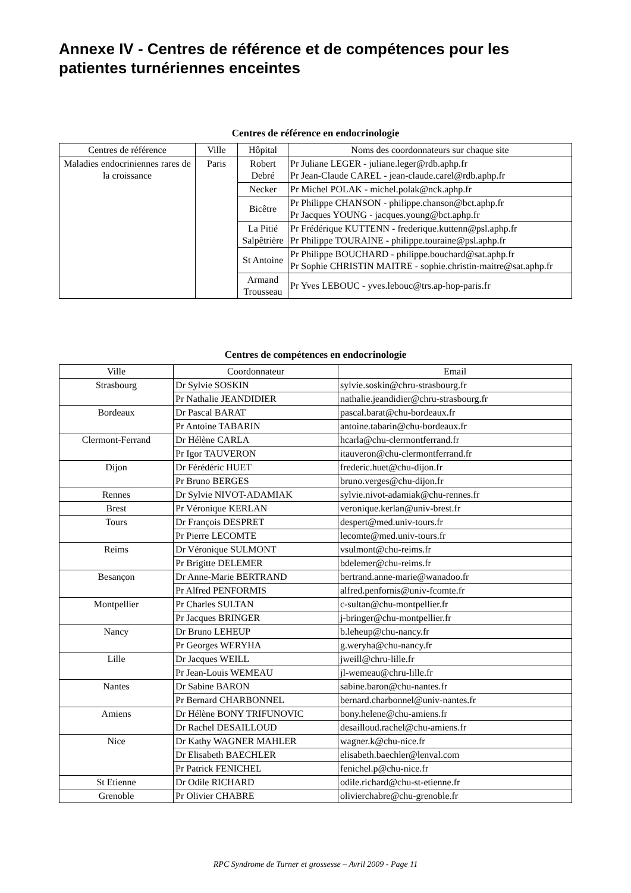Annexe IV - Centres de référence et de compétences pour les patientes turnériennes enceintes
Centres de référence en endocrinologie
| Centres de référence | Ville | Hôpital | Noms des coordonnateurs sur chaque site |
| --- | --- | --- | --- |
| Maladies endocriniennes rares de la croissance | Paris | Robert Debré | Pr Juliane LEGER - juliane.leger@rdb.aphp.fr Pr Jean-Claude CAREL - jean-claude.carel@rdb.aphp.fr |
| | | Necker | Pr Michel POLAK - michel.polak@nck.aphp.fr |
| | | Bicêtre | Pr Philippe CHANSON - philippe.chanson@bct.aphp.fr Pr Jacques YOUNG - jacques.young@bct.aphp.fr |
| | | La Pitié Salpêtrière | Pr Frédérique KUTTENN - frederique.kuttenn@psl.aphp.fr Pr Philippe TOURAINE - philippe.touraine@psl.aphp.fr |
| | | St Antoine | Pr Philippe BOUCHARD - philippe.bouchard@sat.aphp.fr Pr Sophie CHRISTIN MAITRE - sophie.christin-maitre@sat.aphp.fr |
| | | Armand Trousseau | Pr Yves LEBOUC - yves.lebouc@trs.ap-hop-paris.fr |
Centres de compétences en endocrinologie
| Ville | Coordonnateur | Email |
| --- | --- | --- |
| Strasbourg | Dr Sylvie SOSKIN | sylvie.soskin@chru-strasbourg.fr |
| | Pr Nathalie JEANDIDIER | nathalie.jeandidier@chru-strasbourg.fr |
| Bordeaux | Dr Pascal BARAT | pascal.barat@chu-bordeaux.fr |
| | Pr Antoine TABARIN | antoine.tabarin@chu-bordeaux.fr |
| Clermont-Ferrand | Dr Hélène CARLA | hcarla@chu-clermontferrand.fr |
| | Pr Igor TAUVERON | itauveron@chu-clermontferrand.fr |
| Dijon | Dr Férédéric HUET | frederic.huet@chu-dijon.fr |
| | Pr Bruno BERGES | bruno.verges@chu-dijon.fr |
| Rennes | Dr Sylvie NIVOT-ADAMIAK | sylvie.nivot-adamiak@chu-rennes.fr |
| Brest | Pr Véronique KERLAN | veronique.kerlan@univ-brest.fr |
| Tours | Dr François DESPRET | despert@med.univ-tours.fr |
| | Pr Pierre LECOMTE | lecomte@med.univ-tours.fr |
| Reims | Dr Véronique SULMONT | vsulmont@chu-reims.fr |
| | Pr Brigitte DELEMER | bdelemer@chu-reims.fr |
| Besançon | Dr Anne-Marie BERTRAND | bertrand.anne-marie@wanadoo.fr |
| | Pr Alfred PENFORMIS | alfred.penfornis@univ-fcomte.fr |
| Montpellier | Pr Charles SULTAN | c-sultan@chu-montpellier.fr |
| | Pr Jacques BRINGER | j-bringer@chu-montpellier.fr |
| Nancy | Dr Bruno LEHEUP | b.leheup@chu-nancy.fr |
| | Pr Georges WERYHA | g.weryha@chu-nancy.fr |
| Lille | Dr Jacques WEILL | jweill@chru-lille.fr |
| | Pr Jean-Louis WEMEAU | jl-wemeau@chru-lille.fr |
| Nantes | Dr Sabine BARON | sabine.baron@chu-nantes.fr |
| | Pr Bernard CHARBONNEL | bernard.charbonnel@univ-nantes.fr |
| Amiens | Dr Hélène BONY TRIFUNOVIC | bony.helene@chu-amiens.fr |
| | Dr Rachel DESAILLOUD | desailloud.rachel@chu-amiens.fr |
| Nice | Dr Kathy WAGNER MAHLER | wagner.k@chu-nice.fr |
| | Dr Elisabeth BAECHLER | elisabeth.baechler@lenval.com |
| | Pr Patrick FENICHEL | fenichel.p@chu-nice.fr |
| St Etienne | Dr Odile RICHARD | odile.richard@chu-st-etienne.fr |
| Grenoble | Pr Olivier CHABRE | olivierchabre@chu-grenoble.fr |
RPC Syndrome de Turner et grossesse – Avril 2009 - Page 11